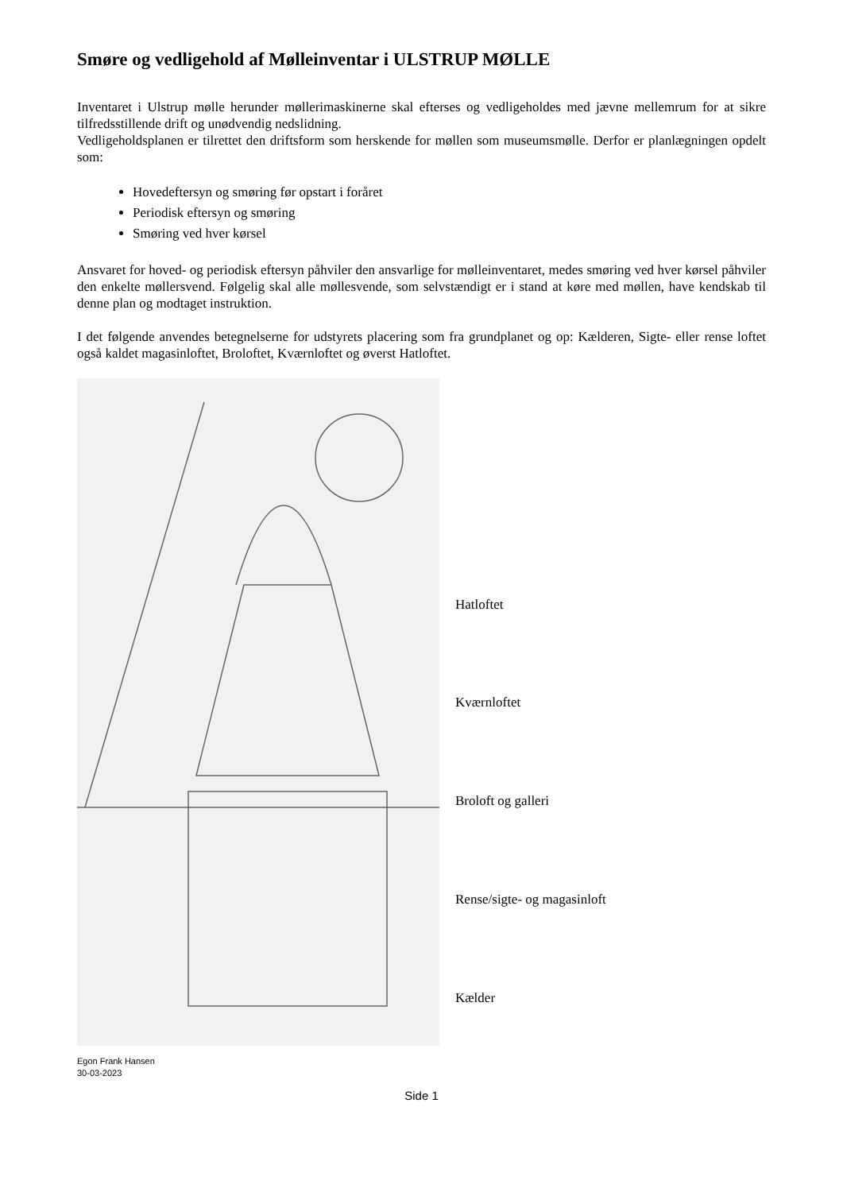Smøre og vedligehold af Mølleinventar i ULSTRUP MØLLE
Inventaret i Ulstrup mølle herunder møllerimaskinerne skal efterses og vedligeholdes med jævne mellemrum for at sikre tilfredsstillende drift og unødvendig nedslidning.
Vedligeholdsplanen er tilrettet den driftsform som herskende for møllen som museumsmølle. Derfor er planlægningen opdelt som:
Hovedeftersyn og smøring før opstart i foråret
Periodisk eftersyn og smøring
Smøring ved hver kørsel
Ansvaret for hoved- og periodisk eftersyn påhviler den ansvarlige for mølleinventaret, medes smøring ved hver kørsel påhviler den enkelte møllersvend. Følgelig skal alle møllesvende, som selvstændigt er i stand at køre med møllen, have kendskab til denne plan og modtaget instruktion.
I det følgende anvendes betegnelserne for udstyrets placering som fra grundplanet og op: Kælderen, Sigte- eller rense loftet også kaldet magasinloftet, Broloftet, Kværnloftet og øverst Hatloftet.
Hatloftet
Kværnloftet
Broloft og galleri
Rense/sigte- og magasinloft
Kælder
Egon Frank Hansen
30-03-2023
Side 1